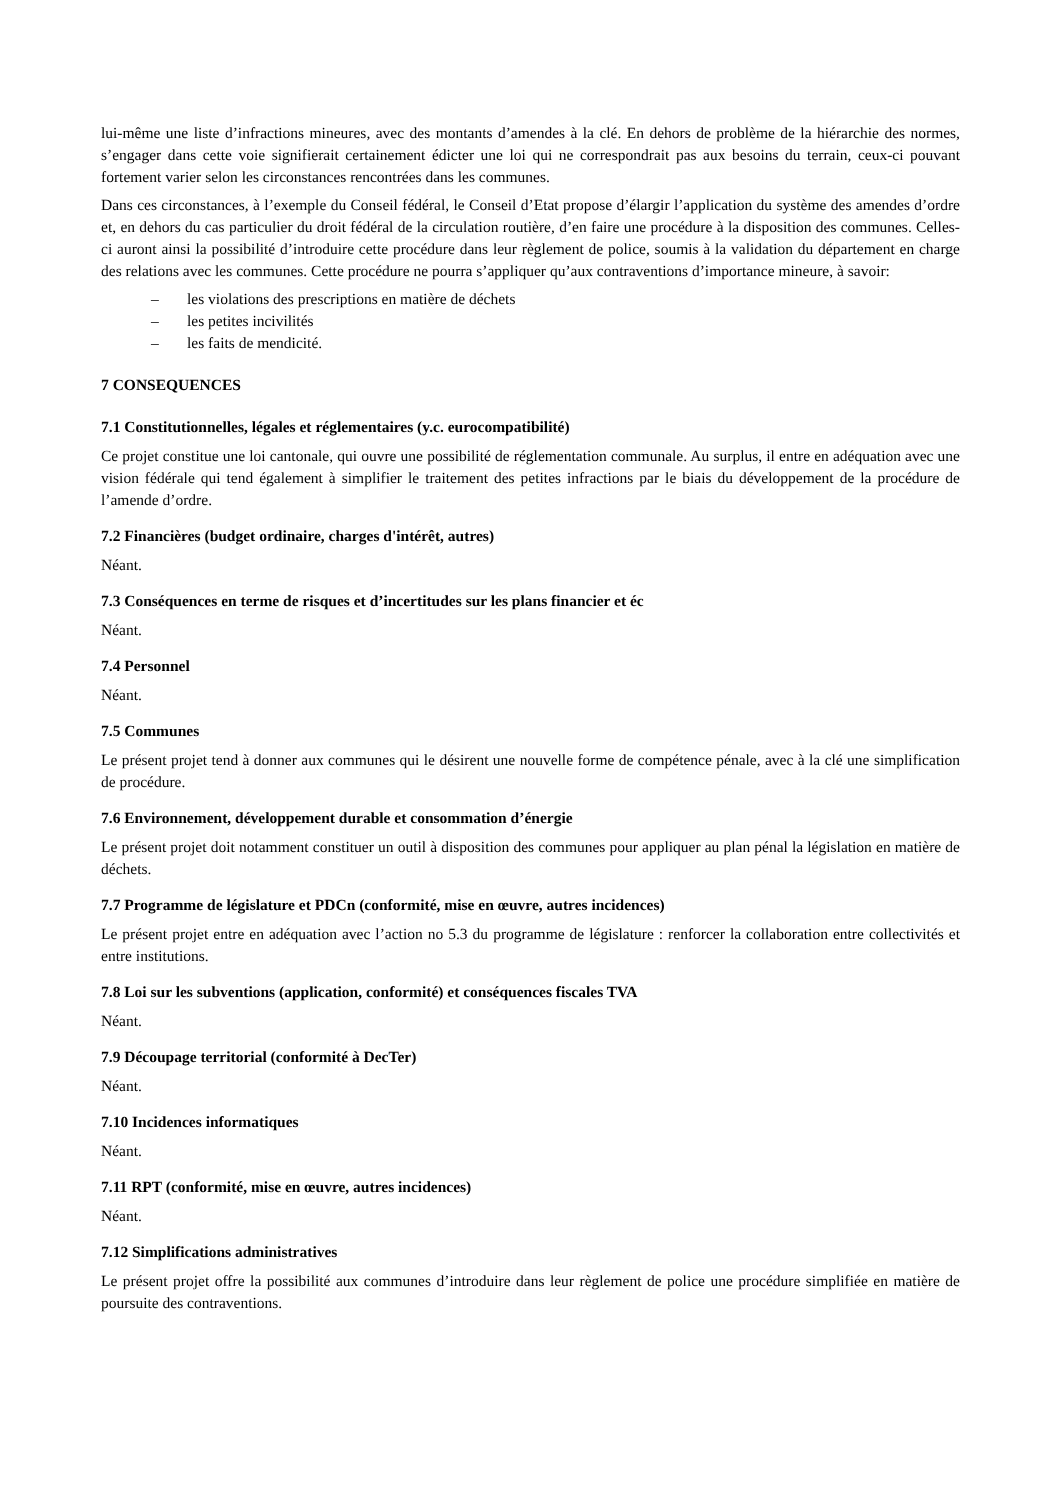lui-même une liste d’infractions mineures, avec des montants d’amendes à la clé. En dehors de problème de la hiérarchie des normes, s’engager dans cette voie signifierait certainement édicter une loi qui ne correspondrait pas aux besoins du terrain, ceux-ci pouvant fortement varier selon les circonstances rencontrées dans les communes.
Dans ces circonstances, à l’exemple du Conseil fédéral, le Conseil d’Etat propose d’élargir l’application du système des amendes d’ordre et, en dehors du cas particulier du droit fédéral de la circulation routière, d’en faire une procédure à la disposition des communes. Celles-ci auront ainsi la possibilité d’introduire cette procédure dans leur règlement de police, soumis à la validation du département en charge des relations avec les communes. Cette procédure ne pourra s’appliquer qu’aux contraventions d’importance mineure, à savoir:
– les violations des prescriptions en matière de déchets
– les petites incivilités
– les faits de mendicité.
7 CONSEQUENCES
7.1 Constitutionnelles, légales et réglementaires (y.c. eurocompatibilité)
Ce projet constitue une loi cantonale, qui ouvre une possibilité de réglementation communale. Au surplus, il entre en adéquation avec une vision fédérale qui tend également à simplifier le traitement des petites infractions par le biais du développement de la procédure de l’amende d’ordre.
7.2 Financières (budget ordinaire, charges d'intérêt, autres)
Néant.
7.3 Conséquences en terme de risques et d’incertitudes sur les plans financier et éc
Néant.
7.4 Personnel
Néant.
7.5 Communes
Le présent projet tend à donner aux communes qui le désirent une nouvelle forme de compétence pénale, avec à la clé une simplification de procédure.
7.6 Environnement, développement durable et consommation d’énergie
Le présent projet doit notamment constituer un outil à disposition des communes pour appliquer au plan pénal la législation en matière de déchets.
7.7 Programme de législature et PDCn (conformité, mise en œuvre, autres incidences)
Le présent projet entre en adéquation avec l’action no 5.3 du programme de législature : renforcer la collaboration entre collectivités et entre institutions.
7.8 Loi sur les subventions (application, conformité) et conséquences fiscales TVA
Néant.
7.9 Découpage territorial (conformité à DecTer)
Néant.
7.10 Incidences informatiques
Néant.
7.11 RPT (conformité, mise en œuvre, autres incidences)
Néant.
7.12 Simplifications administratives
Le présent projet offre la possibilité aux communes d’introduire dans leur règlement de police une procédure simplifiée en matière de poursuite des contraventions.